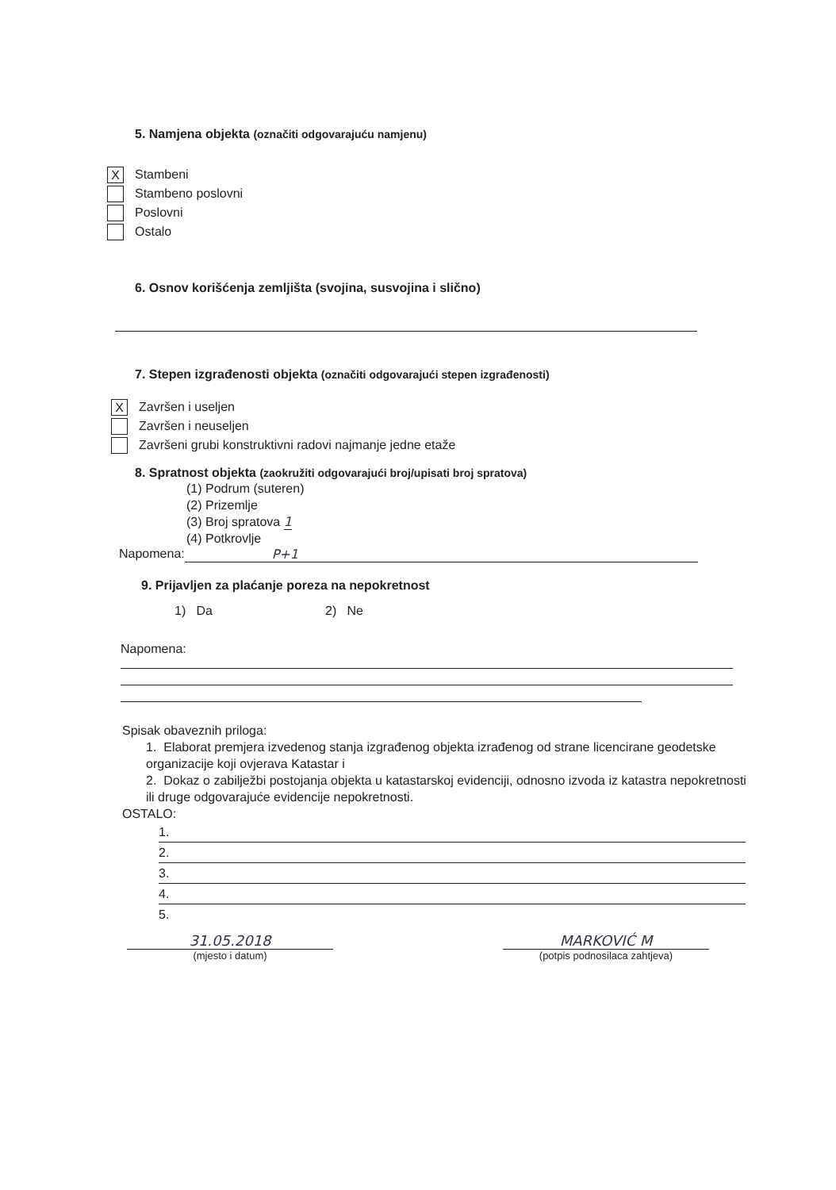5. Namjena objekta (označiti odgovarajuću namjenu)
X Stambeni
Stambeno poslovni
Poslovni
Ostalo
6. Osnov korišćenja zemljišta (svojina, susvojina i slično)
7. Stepen izgrađenosti objekta (označiti odgovarajući stepen izgrađenosti)
X Završen i useljen
Završen i neuseljen
Završeni grubi konstruktivni radovi najmanje jedne etaže
8. Spratnost objekta (zaokružiti odgovarajući broj/upisati broj spratova)
(1) Podrum (suteren)
(2) Prizemlje
(3) Broj spratova 1
(4) Potkrovlje
Napomena: P+1
9. Prijavljen za plaćanje poreza na nepokretnost
1) Da 2) Ne
Napomena:
Spisak obaveznih priloga:
1. Elaborat premjera izvedenog stanja izgrađenog objekta izrađenog od strane licencirane geodetske organizacije koji ovjerava Katastar i
2. Dokaz o zabilježbi postojanja objekta u katastarskoj evidenciji, odnosno izvoda iz katastra nepokretnosti ili druge odgovarajuće evidencije nepokretnosti.
OSTALO:
1.
2.
3.
4.
5.
31.05.2018
(mjesto i datum)
MARKOVIĆ M
(potpis podnosilaca zahtjeva)